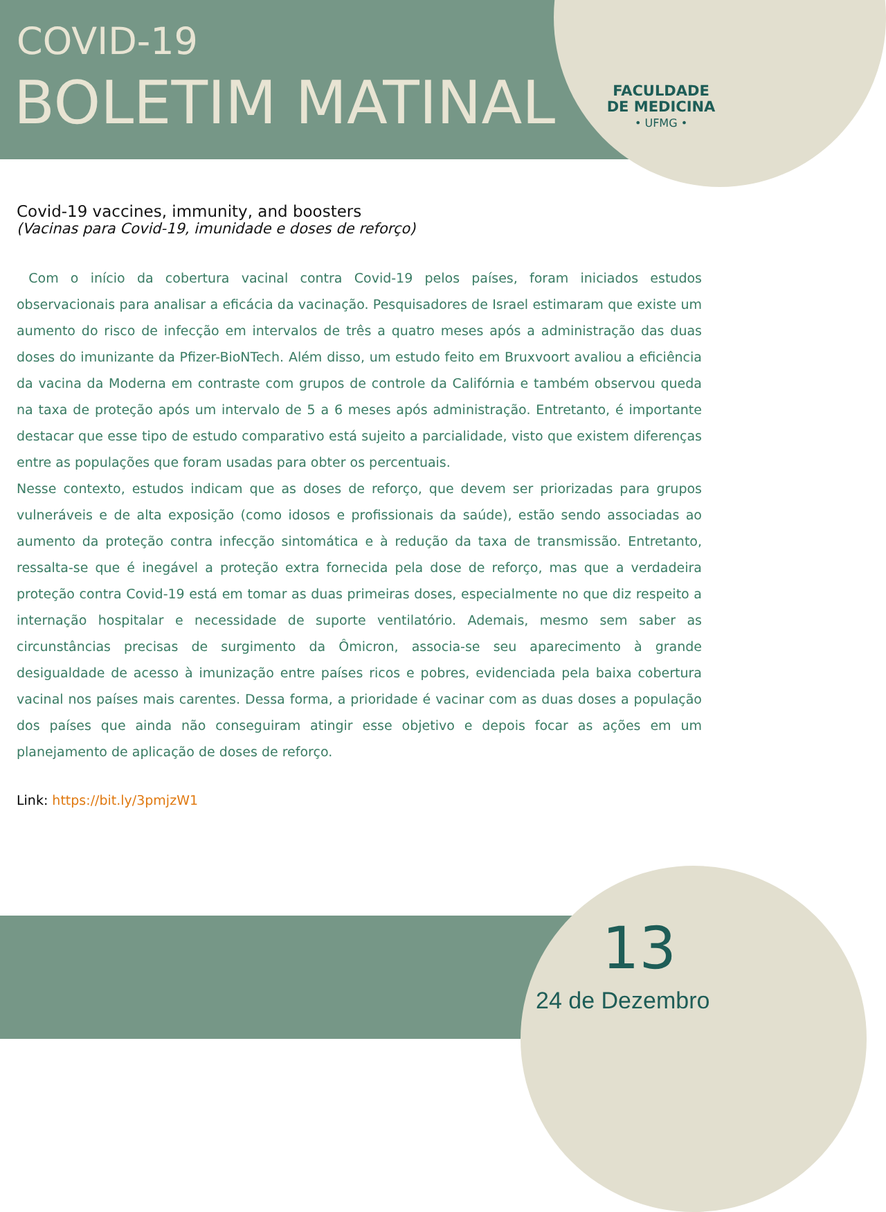COVID-19
BOLETIM MATINAL
FACULDADE
DE MEDICINA
• UFMG •
Covid-19 vaccines, immunity, and boosters
(Vacinas para Covid-19, imunidade e doses de reforço)
Com o início da cobertura vacinal contra Covid-19 pelos países, foram iniciados estudos observacionais para analisar a eficácia da vacinação. Pesquisadores de Israel estimaram que existe um aumento do risco de infecção em intervalos de três a quatro meses após a administração das duas doses do imunizante da Pfizer-BioNTech. Além disso, um estudo feito em Bruxvoort avaliou a eficiência da vacina da Moderna em contraste com grupos de controle da Califórnia e também observou queda na taxa de proteção após um intervalo de 5 a 6 meses após administração. Entretanto, é importante destacar que esse tipo de estudo comparativo está sujeito a parcialidade, visto que existem diferenças entre as populações que foram usadas para obter os percentuais.
Nesse contexto, estudos indicam que as doses de reforço, que devem ser priorizadas para grupos vulneráveis e de alta exposição (como idosos e profissionais da saúde), estão sendo associadas ao aumento da proteção contra infecção sintomática e à redução da taxa de transmissão. Entretanto, ressalta-se que é inegável a proteção extra fornecida pela dose de reforço, mas que a verdadeira proteção contra Covid-19 está em tomar as duas primeiras doses, especialmente no que diz respeito a internação hospitalar e necessidade de suporte ventilatório. Ademais, mesmo sem saber as circunstâncias precisas de surgimento da Ômicron, associa-se seu aparecimento à grande desigualdade de acesso à imunização entre países ricos e pobres, evidenciada pela baixa cobertura vacinal nos países mais carentes. Dessa forma, a prioridade é vacinar com as duas doses a população dos países que ainda não conseguiram atingir esse objetivo e depois focar as ações em um planejamento de aplicação de doses de reforço.
Link: https://bit.ly/3pmjzW1
13
24 de Dezembro